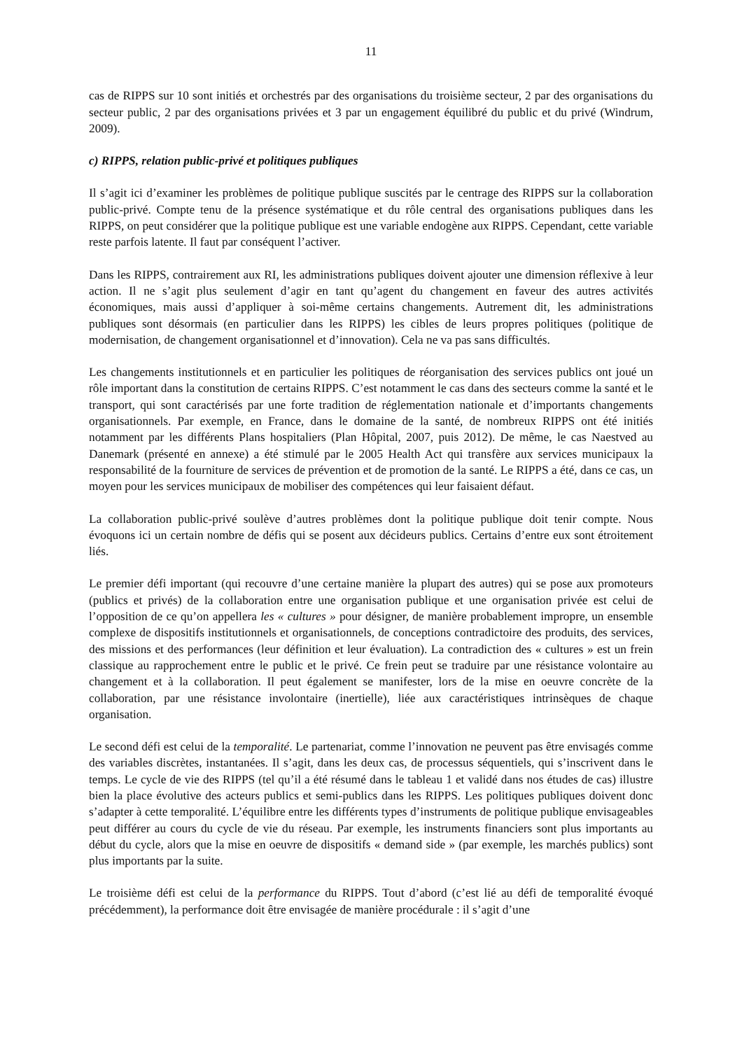11
cas de RIPPS sur 10 sont initiés et orchestrés par des organisations du troisième secteur, 2 par des organisations du secteur public, 2 par des organisations privées et 3 par un engagement équilibré du public et du privé (Windrum, 2009).
c) RIPPS, relation public-privé et politiques publiques
Il s’agit ici d’examiner les problèmes de politique publique suscités par le centrage des RIPPS sur la collaboration public-privé. Compte tenu de la présence systématique et du rôle central des organisations publiques dans les RIPPS, on peut considérer que la politique publique est une variable endogène aux RIPPS. Cependant, cette variable reste parfois latente. Il faut par conséquent l’activer.
Dans les RIPPS, contrairement aux RI, les administrations publiques doivent ajouter une dimension réflexive à leur action. Il ne s’agit plus seulement d’agir en tant qu’agent du changement en faveur des autres activités économiques, mais aussi d’appliquer à soi-même certains changements. Autrement dit, les administrations publiques sont désormais (en particulier dans les RIPPS) les cibles de leurs propres politiques (politique de modernisation, de changement organisationnel et d’innovation). Cela ne va pas sans difficultés.
Les changements institutionnels et en particulier les politiques de réorganisation des services publics ont joué un rôle important dans la constitution de certains RIPPS. C’est notamment le cas dans des secteurs comme la santé et le transport, qui sont caractérisés par une forte tradition de réglementation nationale et d’importants changements organisationnels. Par exemple, en France, dans le domaine de la santé, de nombreux RIPPS ont été initiés notamment par les différents Plans hospitaliers (Plan Hôpital, 2007, puis 2012). De même, le cas Naestved au Danemark (présenté en annexe) a été stimulé par le 2005 Health Act qui transfère aux services municipaux la responsabilité de la fourniture de services de prévention et de promotion de la santé. Le RIPPS a été, dans ce cas, un moyen pour les services municipaux de mobiliser des compétences qui leur faisaient défaut.
La collaboration public-privé soulève d’autres problèmes dont la politique publique doit tenir compte. Nous évoquons ici un certain nombre de défis qui se posent aux décideurs publics. Certains d’entre eux sont étroitement liés.
Le premier défi important (qui recouvre d’une certaine manière la plupart des autres) qui se pose aux promoteurs (publics et privés) de la collaboration entre une organisation publique et une organisation privée est celui de l’opposition de ce qu’on appellera les « cultures » pour désigner, de manière probablement impropre, un ensemble complexe de dispositifs institutionnels et organisationnels, de conceptions contradictoire des produits, des services, des missions et des performances (leur définition et leur évaluation). La contradiction des « cultures » est un frein classique au rapprochement entre le public et le privé. Ce frein peut se traduire par une résistance volontaire au changement et à la collaboration. Il peut également se manifester, lors de la mise en oeuvre concrète de la collaboration, par une résistance involontaire (inertielle), liée aux caractéristiques intrinsèques de chaque organisation.
Le second défi est celui de la temporalité. Le partenariat, comme l’innovation ne peuvent pas être envisagés comme des variables discrètes, instantanées. Il s’agit, dans les deux cas, de processus séquentiels, qui s’inscrivent dans le temps. Le cycle de vie des RIPPS (tel qu’il a été résumé dans le tableau 1 et validé dans nos études de cas) illustre bien la place évolutive des acteurs publics et semi-publics dans les RIPPS. Les politiques publiques doivent donc s’adapter à cette temporalité. L’équilibre entre les différents types d’instruments de politique publique envisageables peut différer au cours du cycle de vie du réseau. Par exemple, les instruments financiers sont plus importants au début du cycle, alors que la mise en oeuvre de dispositifs « demand side » (par exemple, les marchés publics) sont plus importants par la suite.
Le troisième défi est celui de la performance du RIPPS. Tout d’abord (c’est lié au défi de temporalité évoqué précédemment), la performance doit être envisagée de manière procédurale : il s’agit d’une